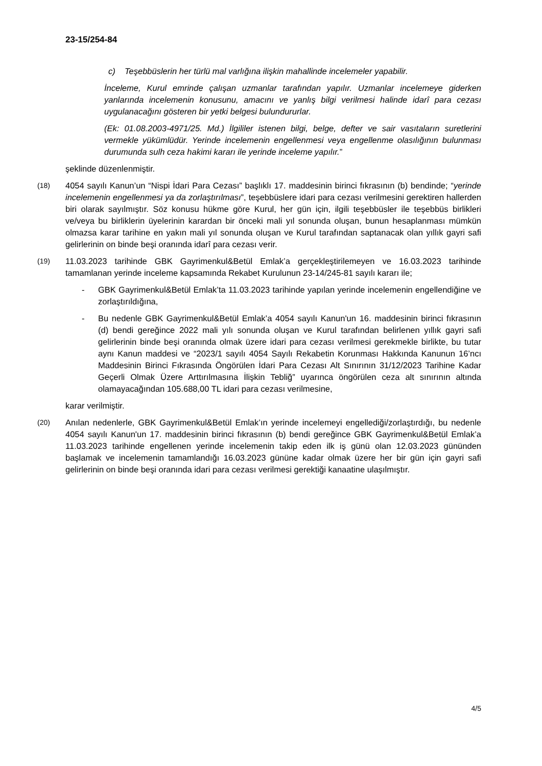23-15/254-84
c) Teşebbüslerin her türlü mal varlığına ilişkin mahallinde incelemeler yapabilir.
İnceleme, Kurul emrinde çalışan uzmanlar tarafından yapılır. Uzmanlar incelemeye giderken yanlarında incelemenin konusunu, amacını ve yanlış bilgi verilmesi halinde idarî para cezası uygulanacağını gösteren bir yetki belgesi bulundururlar.
(Ek: 01.08.2003-4971/25. Md.) İlgililer istenen bilgi, belge, defter ve sair vasıtaların suretlerini vermekle yükümlüdür. Yerinde incelemenin engellenmesi veya engellenme olasılığının bulunması durumunda sulh ceza hakimi kararı ile yerinde inceleme yapılır.”
şeklinde düzenlenmiştir.
(18)
4054 sayılı Kanun’un “Nispi İdari Para Cezası” başlıklı 17. maddesinin birinci fıkrasının (b) bendinde; “yerinde incelemenin engellenmesi ya da zorlaştırılması”, teşebbüslere idari para cezası verilmesini gerektiren hallerden biri olarak sayılmıştır. Söz konusu hükme göre Kurul, her gün için, ilgili teşebbüsler ile teşebbüs birlikleri ve/veya bu birliklerin üyelerinin karardan bir önceki mali yıl sonunda oluşan, bunun hesaplanması mümkün olmazsa karar tarihine en yakın mali yıl sonunda oluşan ve Kurul tarafından saptanacak olan yıllık gayri safi gelirlerinin on binde beşi oranında idarî para cezası verir.
(19)
11.03.2023 tarihinde GBK Gayrimenkul&Betül Emlak’a gerçekleştirilemeyen ve 16.03.2023 tarihinde tamamlanan yerinde inceleme kapsamında Rekabet Kurulunun 23-14/245-81 sayılı kararı ile;
- GBK Gayrimenkul&Betül Emlak’ta 11.03.2023 tarihinde yapılan yerinde incelemenin engellendiğine ve zorlaştırıldığına,
- Bu nedenle GBK Gayrimenkul&Betül Emlak’a 4054 sayılı Kanun'un 16. maddesinin birinci fıkrasının (d) bendi gereğince 2022 mali yılı sonunda oluşan ve Kurul tarafından belirlenen yıllık gayri safi gelirlerinin binde beşi oranında olmak üzere idari para cezası verilmesi gerekmekle birlikte, bu tutar aynı Kanun maddesi ve “2023/1 sayılı 4054 Sayılı Rekabetin Korunması Hakkında Kanunun 16’ncı Maddesinin Birinci Fıkrasında Öngörülen İdari Para Cezası Alt Sınırının 31/12/2023 Tarihine Kadar Geçerli Olmak Üzere Arttırılmasına İlişkin Tebliğ” uyarınca öngörülen ceza alt sınırının altında olamayacağından 105.688,00 TL idari para cezası verilmesine,
karar verilmiştir.
(20)
Anılan nedenlerle, GBK Gayrimenkul&Betül Emlak’ın yerinde incelemeyi engellediği/zorlaştırdığı, bu nedenle 4054 sayılı Kanun'un 17. maddesinin birinci fıkrasının (b) bendi gereğince GBK Gayrimenkul&Betül Emlak’a 11.03.2023 tarihinde engellenen yerinde incelemenin takip eden ilk iş günü olan 12.03.2023 gününden başlamak ve incelemenin tamamlandığı 16.03.2023 gününe kadar olmak üzere her bir gün için gayri safi gelirlerinin on binde beşi oranında idari para cezası verilmesi gerektiği kanaatine ulaşılmıştır.
4/5